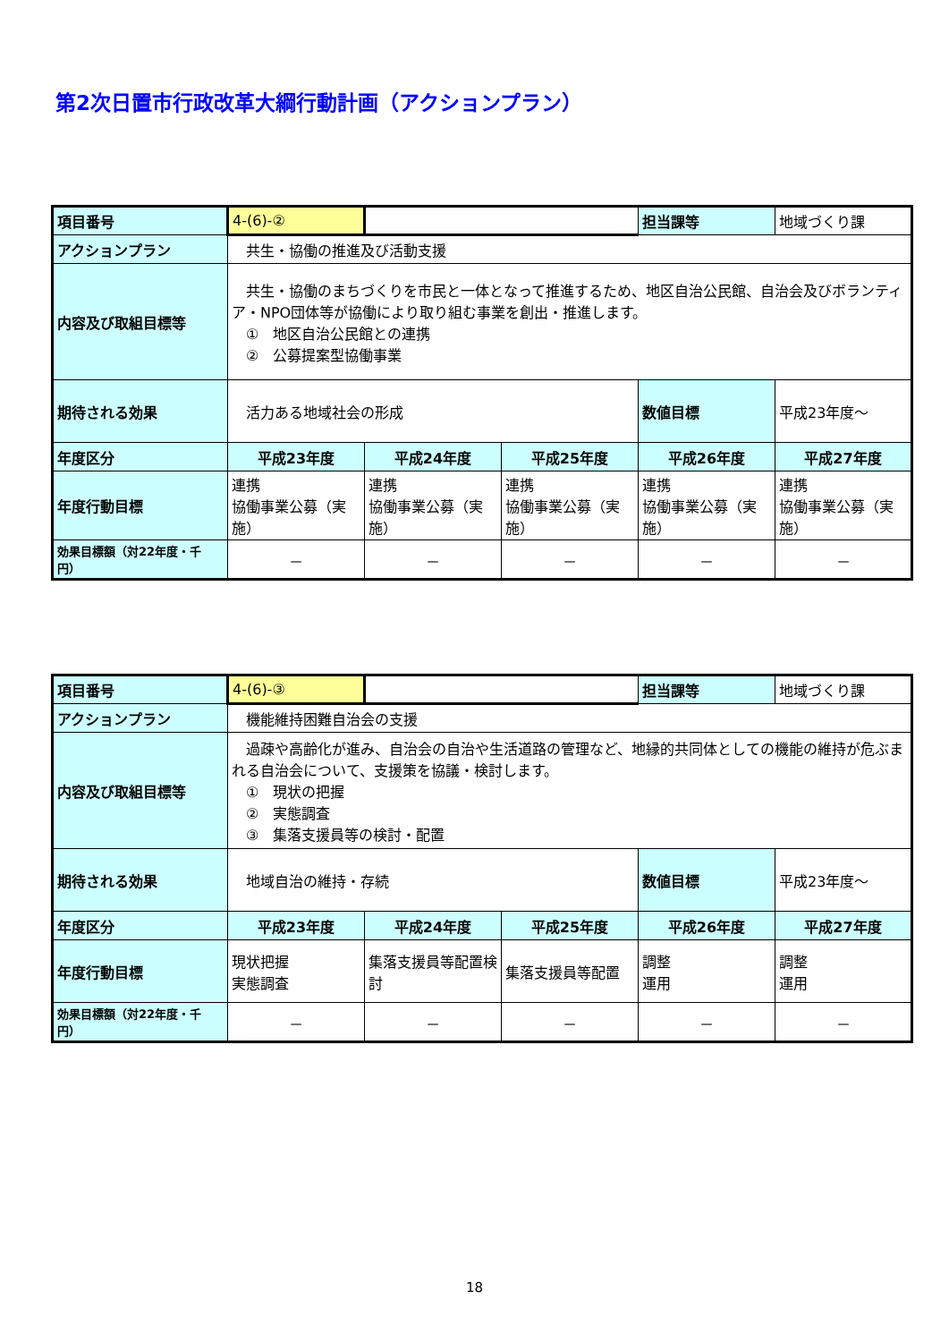第2次日置市行政改革大綱行動計画（アクションプラン）
| 項目番号 | 4-(6)-② | | | 担当課等 | 地域づくり課 |
| アクションプラン | 共生・協働の推進及び活動支援 | | | | |
| 内容及び取組目標等 | 共生・協働のまちづくりを市民と一体となって推進するため、地区自治公民館、自治会及びボランティア・NPO団体等が協働により取り組む事業を創出・推進します。 ① 地区自治公民館との連携 ② 公募提案型協働事業 | | | | |
| 期待される効果 | 活力ある地域社会の形成 | | | 数値目標 | 平成23年度～ |
| 年度区分 | 平成23年度 | 平成24年度 | 平成25年度 | 平成26年度 | 平成27年度 |
| 年度行動目標 | 連携 協働事業公募（実施） | 連携 協働事業公募（実施） | 連携 協働事業公募（実施） | 連携 協働事業公募（実施） | 連携 協働事業公募（実施） |
| 効果目標額（対22年度・千円） | － | － | － | － | － |
| 項目番号 | 4-(6)-③ | | | 担当課等 | 地域づくり課 |
| アクションプラン | 機能維持困難自治会の支援 | | | | |
| 内容及び取組目標等 | 過疎や高齢化が進み、自治会の自治や生活道路の管理など、地縁的共同体としての機能の維持が危ぶまれる自治会について、支援策を協議・検討します。 ① 現状の把握 ② 実態調査 ③ 集落支援員等の検討・配置 | | | | |
| 期待される効果 | 地域自治の維持・存続 | | | 数値目標 | 平成23年度～ |
| 年度区分 | 平成23年度 | 平成24年度 | 平成25年度 | 平成26年度 | 平成27年度 |
| 年度行動目標 | 現状把握 実態調査 | 集落支援員等配置検討 | 集落支援員等配置 | 調整 運用 | 調整 運用 |
| 効果目標額（対22年度・千円） | － | － | － | － | － |
18